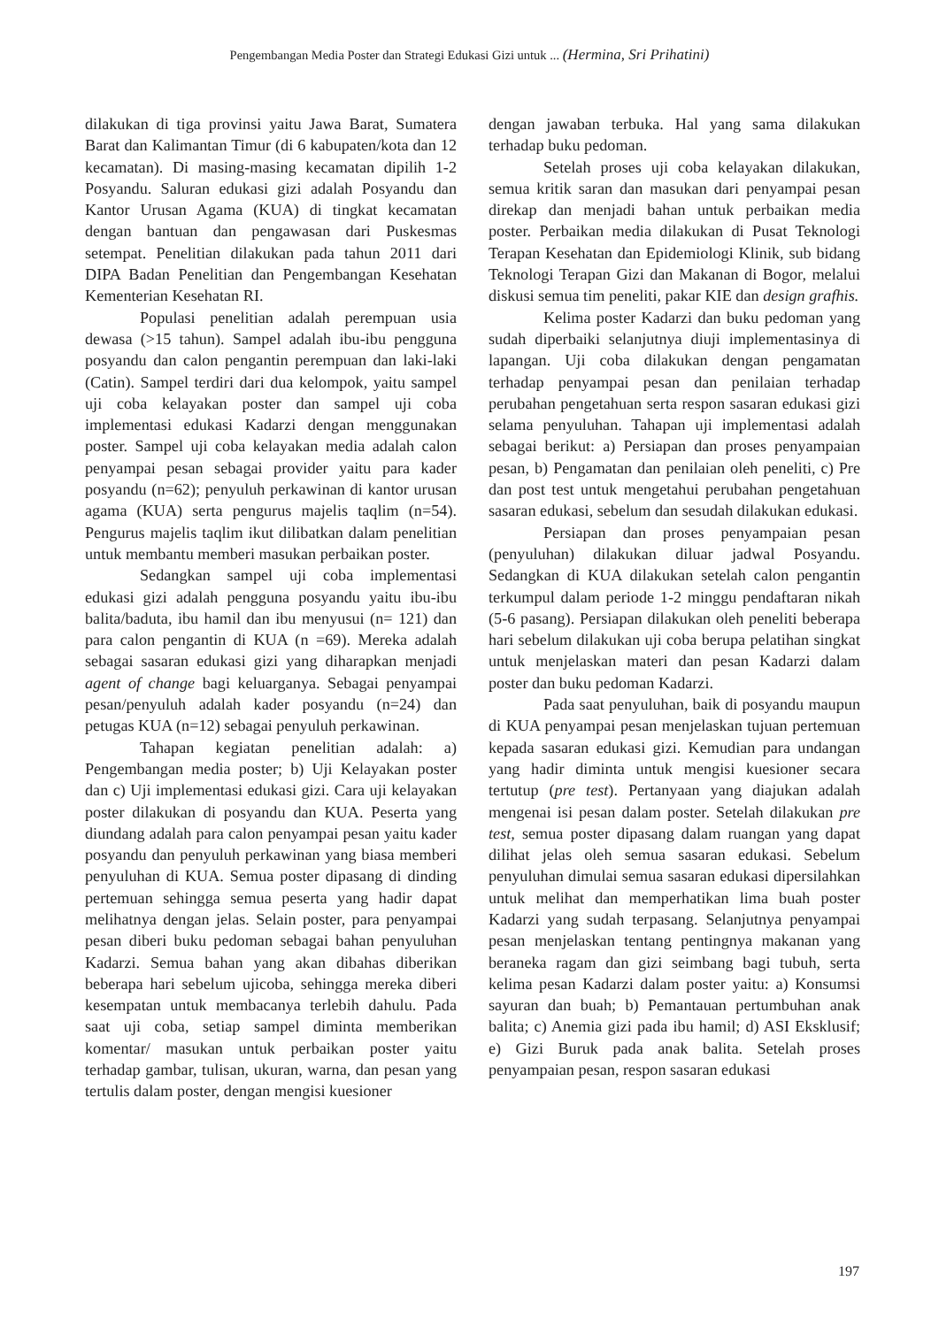Pengembangan Media Poster dan Strategi Edukasi Gizi untuk ... (Hermina, Sri Prihatini)
dilakukan di tiga provinsi yaitu Jawa Barat, Sumatera Barat dan Kalimantan Timur (di 6 kabupaten/kota dan 12 kecamatan). Di masing-masing kecamatan dipilih 1-2 Posyandu. Saluran edukasi gizi adalah Posyandu dan Kantor Urusan Agama (KUA) di tingkat kecamatan dengan bantuan dan pengawasan dari Puskesmas setempat. Penelitian dilakukan pada tahun 2011 dari DIPA Badan Penelitian dan Pengembangan Kesehatan Kementerian Kesehatan RI.
Populasi penelitian adalah perempuan usia dewasa (>15 tahun). Sampel adalah ibu-ibu pengguna posyandu dan calon pengantin perempuan dan laki-laki (Catin). Sampel terdiri dari dua kelompok, yaitu sampel uji coba kelayakan poster dan sampel uji coba implementasi edukasi Kadarzi dengan menggunakan poster. Sampel uji coba kelayakan media adalah calon penyampai pesan sebagai provider yaitu para kader posyandu (n=62); penyuluh perkawinan di kantor urusan agama (KUA) serta pengurus majelis taqlim (n=54). Pengurus majelis taqlim ikut dilibatkan dalam penelitian untuk membantu memberi masukan perbaikan poster.
Sedangkan sampel uji coba implementasi edukasi gizi adalah pengguna posyandu yaitu ibu-ibu balita/baduta, ibu hamil dan ibu menyusui (n= 121) dan para calon pengantin di KUA (n =69). Mereka adalah sebagai sasaran edukasi gizi yang diharapkan menjadi agent of change bagi keluarganya. Sebagai penyampai pesan/penyuluh adalah kader posyandu (n=24) dan petugas KUA (n=12) sebagai penyuluh perkawinan.
Tahapan kegiatan penelitian adalah: a) Pengembangan media poster; b) Uji Kelayakan poster dan c) Uji implementasi edukasi gizi. Cara uji kelayakan poster dilakukan di posyandu dan KUA. Peserta yang diundang adalah para calon penyampai pesan yaitu kader posyandu dan penyuluh perkawinan yang biasa memberi penyuluhan di KUA. Semua poster dipasang di dinding pertemuan sehingga semua peserta yang hadir dapat melihatnya dengan jelas. Selain poster, para penyampai pesan diberi buku pedoman sebagai bahan penyuluhan Kadarzi. Semua bahan yang akan dibahas diberikan beberapa hari sebelum ujicoba, sehingga mereka diberi kesempatan untuk membacanya terlebih dahulu. Pada saat uji coba, setiap sampel diminta memberikan komentar/ masukan untuk perbaikan poster yaitu terhadap gambar, tulisan, ukuran, warna, dan pesan yang tertulis dalam poster, dengan mengisi kuesioner
dengan jawaban terbuka. Hal yang sama dilakukan terhadap buku pedoman.
Setelah proses uji coba kelayakan dilakukan, semua kritik saran dan masukan dari penyampai pesan direkap dan menjadi bahan untuk perbaikan media poster. Perbaikan media dilakukan di Pusat Teknologi Terapan Kesehatan dan Epidemiologi Klinik, sub bidang Teknologi Terapan Gizi dan Makanan di Bogor, melalui diskusi semua tim peneliti, pakar KIE dan design grafhis.
Kelima poster Kadarzi dan buku pedoman yang sudah diperbaiki selanjutnya diuji implementasinya di lapangan. Uji coba dilakukan dengan pengamatan terhadap penyampai pesan dan penilaian terhadap perubahan pengetahuan serta respon sasaran edukasi gizi selama penyuluhan. Tahapan uji implementasi adalah sebagai berikut: a) Persiapan dan proses penyampaian pesan, b) Pengamatan dan penilaian oleh peneliti, c) Pre dan post test untuk mengetahui perubahan pengetahuan sasaran edukasi, sebelum dan sesudah dilakukan edukasi.
Persiapan dan proses penyampaian pesan (penyuluhan) dilakukan diluar jadwal Posyandu. Sedangkan di KUA dilakukan setelah calon pengantin terkumpul dalam periode 1-2 minggu pendaftaran nikah (5-6 pasang). Persiapan dilakukan oleh peneliti beberapa hari sebelum dilakukan uji coba berupa pelatihan singkat untuk menjelaskan materi dan pesan Kadarzi dalam poster dan buku pedoman Kadarzi.
Pada saat penyuluhan, baik di posyandu maupun di KUA penyampai pesan menjelaskan tujuan pertemuan kepada sasaran edukasi gizi. Kemudian para undangan yang hadir diminta untuk mengisi kuesioner secara tertutup (pre test). Pertanyaan yang diajukan adalah mengenai isi pesan dalam poster. Setelah dilakukan pre test, semua poster dipasang dalam ruangan yang dapat dilihat jelas oleh semua sasaran edukasi. Sebelum penyuluhan dimulai semua sasaran edukasi dipersilahkan untuk melihat dan memperhatikan lima buah poster Kadarzi yang sudah terpasang. Selanjutnya penyampai pesan menjelaskan tentang pentingnya makanan yang beraneka ragam dan gizi seimbang bagi tubuh, serta kelima pesan Kadarzi dalam poster yaitu: a) Konsumsi sayuran dan buah; b) Pemantauan pertumbuhan anak balita; c) Anemia gizi pada ibu hamil; d) ASI Eksklusif; e) Gizi Buruk pada anak balita. Setelah proses penyampaian pesan, respon sasaran edukasi
197